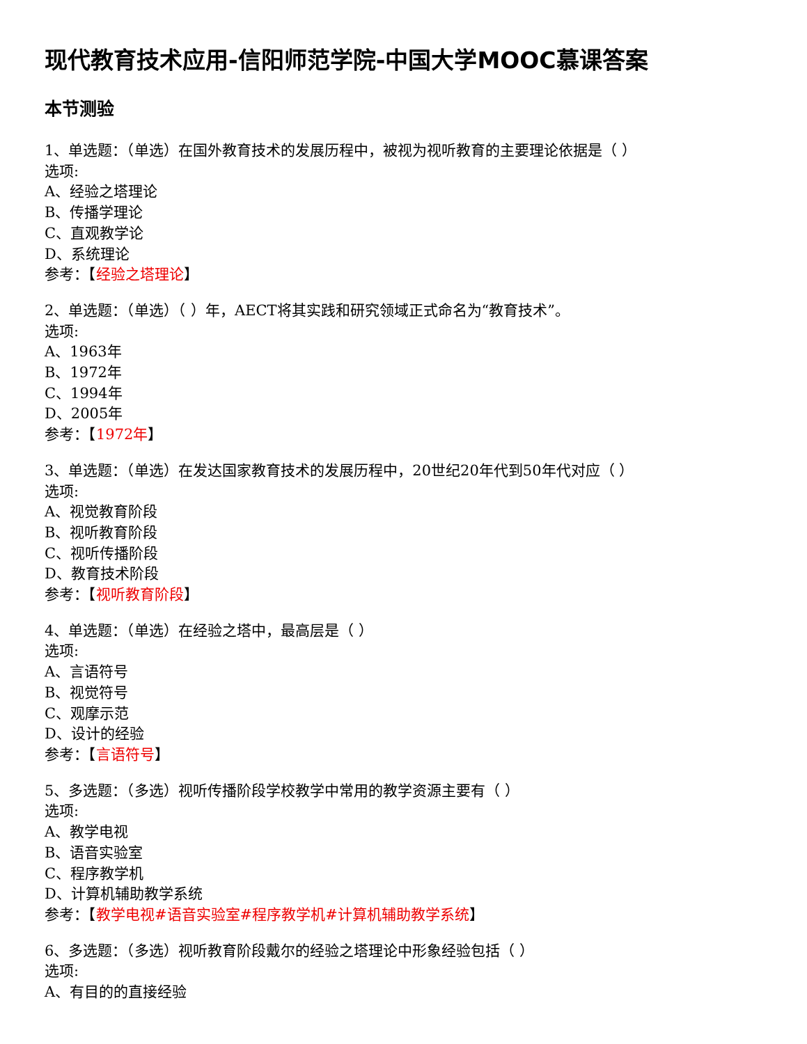现代教育技术应用-信阳师范学院-中国大学MOOC慕课答案
本节测验
1、单选题：（单选）在国外教育技术的发展历程中，被视为视听教育的主要理论依据是（ ）
选项:
A、经验之塔理论
B、传播学理论
C、直观教学论
D、系统理论
参考：【经验之塔理论】
2、单选题：（单选）（ ）年，AECT将其实践和研究领域正式命名为“教育技术”。
选项:
A、1963年
B、1972年
C、1994年
D、2005年
参考：【1972年】
3、单选题：（单选）在发达国家教育技术的发展历程中，20世纪20年代到50年代对应（ ）
选项:
A、视觉教育阶段
B、视听教育阶段
C、视听传播阶段
D、教育技术阶段
参考：【视听教育阶段】
4、单选题：（单选）在经验之塔中，最高层是（ ）
选项:
A、言语符号
B、视觉符号
C、观摩示范
D、设计的经验
参考：【言语符号】
5、多选题：（多选）视听传播阶段学校教学中常用的教学资源主要有（ ）
选项:
A、教学电视
B、语音实验室
C、程序教学机
D、计算机辅助教学系统
参考：【教学电视#语音实验室#程序教学机#计算机辅助教学系统】
6、多选题：（多选）视听教育阶段戴尔的经验之塔理论中形象经验包括（ ）
选项:
A、有目的的直接经验